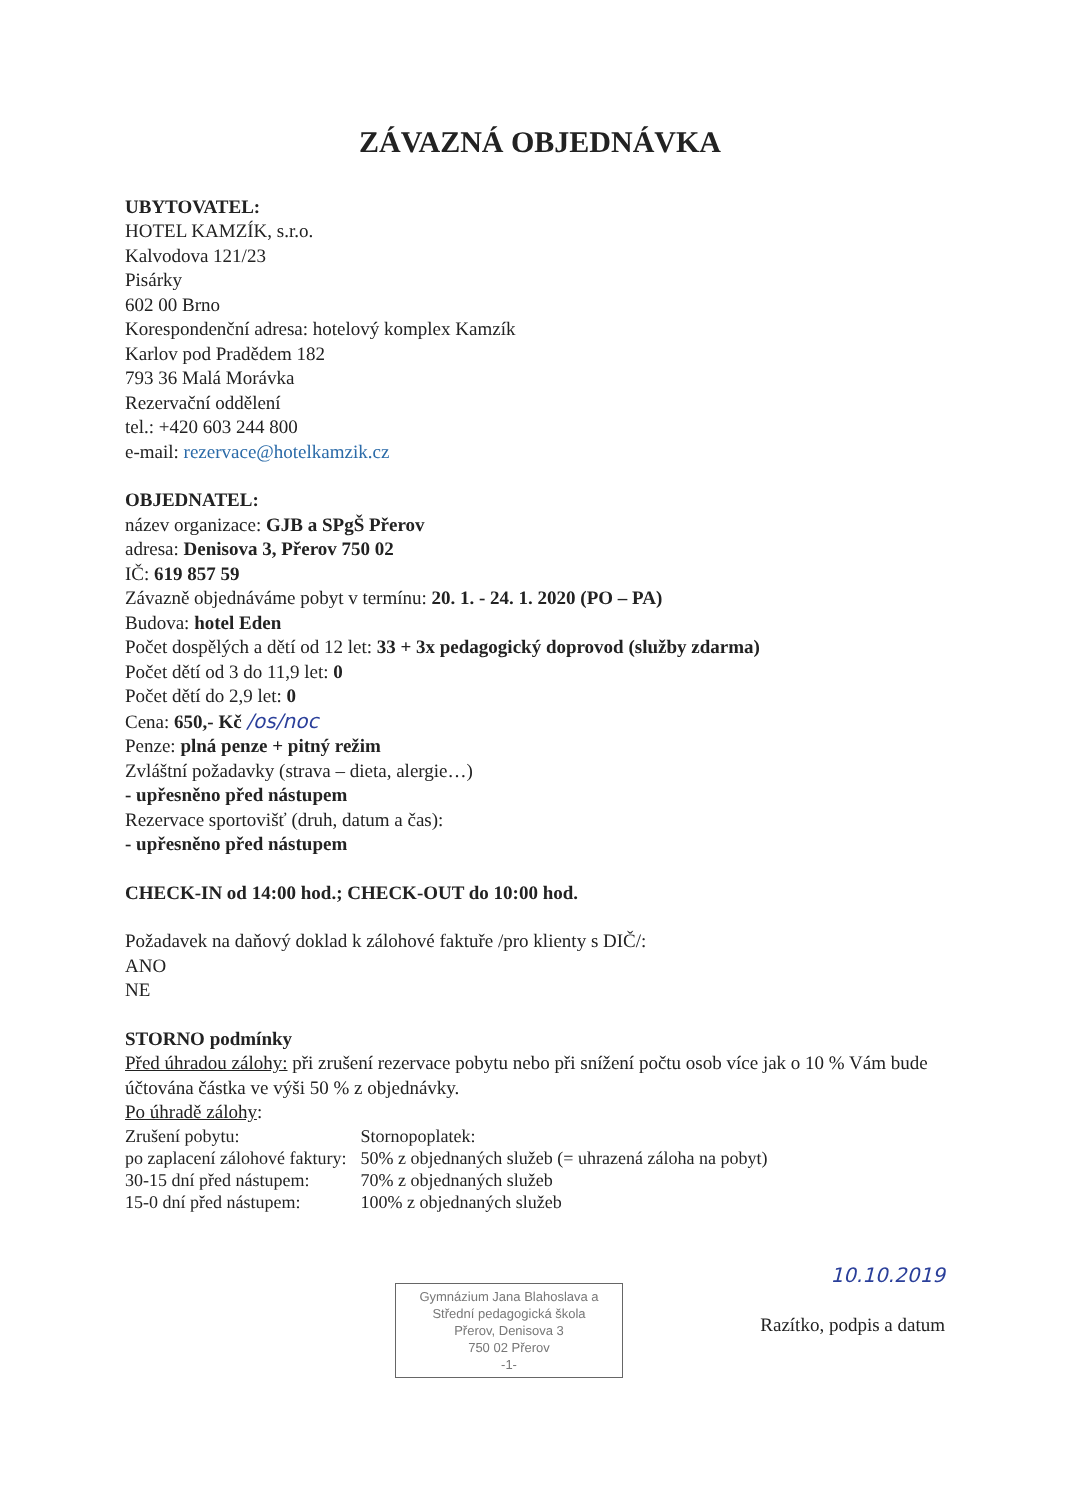ZÁVAZNÁ OBJEDNÁVKA
UBYTOVATEL:
HOTEL KAMZÍK, s.r.o.
Kalvodova 121/23
Pisárky
602 00 Brno
Korespondenční adresa: hotelový komplex Kamzík
Karlov pod Pradědem 182
793 36 Malá Morávka
Rezervační oddělení
tel.: +420 603 244 800
e-mail: rezervace@hotelkamzik.cz
OBJEDNATEL:
název organizace: GJB a SPgŠ Přerov
adresa: Denisova 3, Přerov 750 02
IČ: 619 857 59
Závazně objednáváme pobyt v termínu: 20. 1. - 24. 1. 2020 (PO – PA)
Budova: hotel Eden
Počet dospělých a dětí od 12 let: 33 + 3x pedagogický doprovod (služby zdarma)
Počet dětí od 3 do 11,9 let: 0
Počet dětí do 2,9 let: 0
Cena: 650,- Kč /os/noc
Penze: plná penze + pitný režim
Zvláštní požadavky (strava – dieta, alergie…)
- upřesněno před nástupem
Rezervace sportovišť (druh, datum a čas):
- upřesněno před nástupem
CHECK-IN od 14:00 hod.; CHECK-OUT do 10:00 hod.
Požadavek na daňový doklad k zálohové faktuře /pro klienty s DIČ/:
ANO
NE
STORNO podmínky
Před úhradou zálohy: při zrušení rezervace pobytu nebo při snížení počtu osob více jak o 10 % Vám bude účtována částka ve výši 50 % z objednávky.
Po úhradě zálohy:
| Zrušení pobytu: | Stornopoplatek: |
| po zaplacení zálohové faktury: | 50% z objednaných služeb (= uhrazená záloha na pobyt) |
| 30-15 dní před nástupem: | 70% z objednaných služeb |
| 15-0 dní před nástupem: | 100% z objednaných služeb |
Gymnázium Jana Blahoslava a
Střední pedagogická škola
Přerov, Denisova 3
750 02 Přerov
-1-
10.10.2019
Razítko, podpis a datum